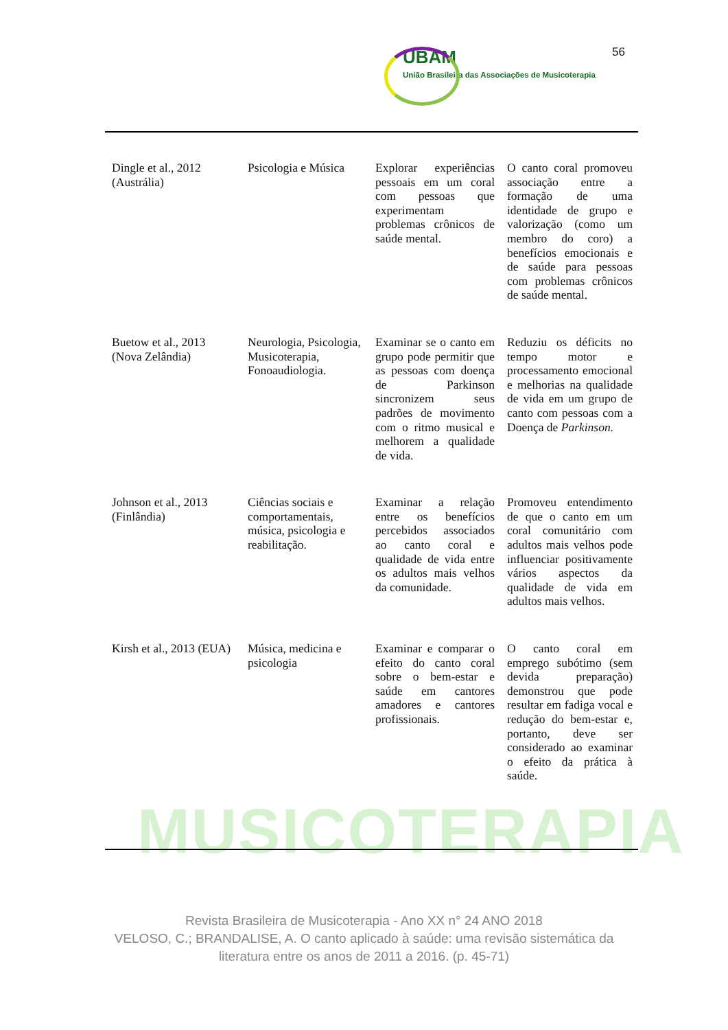56
UBAM
União Brasileira das Associações de Musicoterapia
MUSICOTERAPIA
| Dingle et al., 2012 (Austrália) | Psicologia e Música | Explorar experiências pessoais em um coral com pessoas que experimentam problemas crônicos de saúde mental. | O canto coral promoveu associação entre a formação de uma identidade de grupo e valorização (como um membro do coro) a benefícios emocionais e de saúde para pessoas com problemas crônicos de saúde mental. |
| Buetow et al., 2013 (Nova Zelândia) | Neurologia, Psicologia, Musicoterapia, Fonoaudiologia. | Examinar se o canto em grupo pode permitir que as pessoas com doença de Parkinson sincronizem seus padrões de movimento com o ritmo musical e melhorem a qualidade de vida. | Reduziu os déficits no tempo motor e processamento emocional e melhorias na qualidade de vida em um grupo de canto com pessoas com a Doença de Parkinson. |
| Johnson et al., 2013 (Finlândia) | Ciências sociais e comportamentais, música, psicologia e reabilitação. | Examinar a relação entre os benefícios percebidos associados ao canto coral e qualidade de vida entre os adultos mais velhos da comunidade. | Promoveu entendimento de que o canto em um coral comunitário com adultos mais velhos pode influenciar positivamente vários aspectos da qualidade de vida em adultos mais velhos. |
| Kirsh et al., 2013 (EUA) | Música, medicina e psicologia | Examinar e comparar o efeito do canto coral sobre o bem-estar e saúde em cantores amadores e cantores profissionais. | O canto coral em emprego subótimo (sem devida preparação) demonstrou que pode resultar em fadiga vocal e redução do bem-estar e, portanto, deve ser considerado ao examinar o efeito da prática à saúde. |
Revista Brasileira de Musicoterapia - Ano XX n° 24 ANO 2018
VELOSO, C.; BRANDALISE, A. O canto aplicado à saúde: uma revisão sistemática da
literatura entre os anos de 2011 a 2016. (p. 45-71)